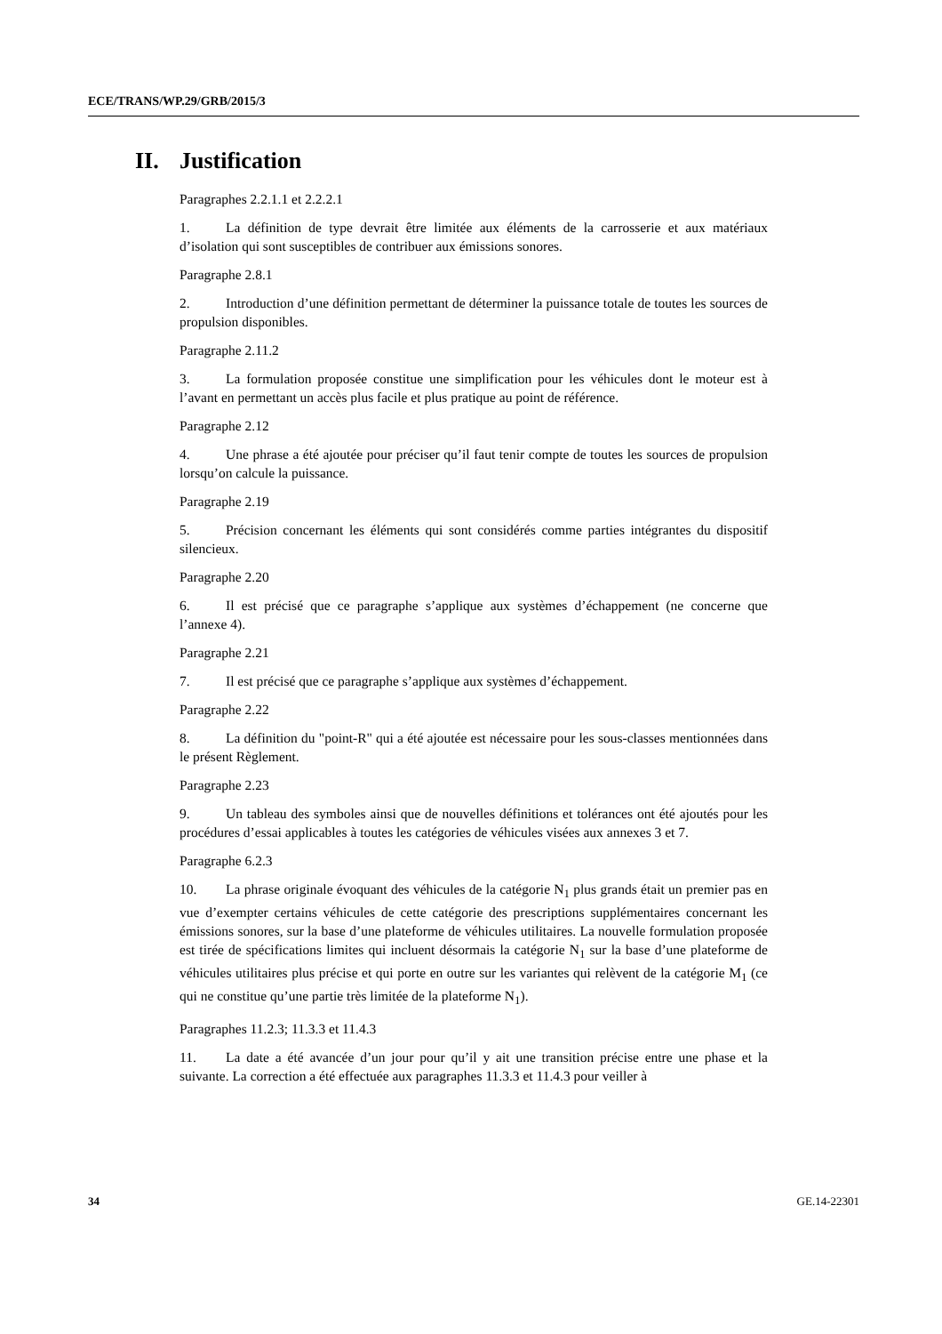ECE/TRANS/WP.29/GRB/2015/3
II. Justification
Paragraphes 2.2.1.1 et 2.2.2.1
1. La définition de type devrait être limitée aux éléments de la carrosserie et aux matériaux d’isolation qui sont susceptibles de contribuer aux émissions sonores.
Paragraphe 2.8.1
2. Introduction d’une définition permettant de déterminer la puissance totale de toutes les sources de propulsion disponibles.
Paragraphe 2.11.2
3. La formulation proposée constitue une simplification pour les véhicules dont le moteur est à l’avant en permettant un accès plus facile et plus pratique au point de référence.
Paragraphe 2.12
4. Une phrase a été ajoutée pour préciser qu’il faut tenir compte de toutes les sources de propulsion lorsqu’on calcule la puissance.
Paragraphe 2.19
5. Précision concernant les éléments qui sont considérés comme parties intégrantes du dispositif silencieux.
Paragraphe 2.20
6. Il est précisé que ce paragraphe s’applique aux systèmes d’échappement (ne concerne que l’annexe 4).
Paragraphe 2.21
7. Il est précisé que ce paragraphe s’applique aux systèmes d’échappement.
Paragraphe 2.22
8. La définition du "point-R" qui a été ajoutée est nécessaire pour les sous-classes mentionnées dans le présent Règlement.
Paragraphe 2.23
9. Un tableau des symboles ainsi que de nouvelles définitions et tolérances ont été ajoutés pour les procédures d’essai applicables à toutes les catégories de véhicules visées aux annexes 3 et 7.
Paragraphe 6.2.3
10. La phrase originale évoquant des véhicules de la catégorie N<sub>1</sub> plus grands était un premier pas en vue d’exempter certains véhicules de cette catégorie des prescriptions supplémentaires concernant les émissions sonores, sur la base d’une plateforme de véhicules utilitaires. La nouvelle formulation proposée est tirée de spécifications limites qui incluent désormais la catégorie N<sub>1</sub> sur la base d’une plateforme de véhicules utilitaires plus précise et qui porte en outre sur les variantes qui relèvent de la catégorie M<sub>1</sub> (ce qui ne constitue qu’une partie très limitée de la plateforme N<sub>1</sub>).
Paragraphes 11.2.3; 11.3.3 et 11.4.3
11. La date a été avancée d’un jour pour qu’il y ait une transition précise entre une phase et la suivante. La correction a été effectuée aux paragraphes 11.3.3 et 11.4.3 pour veiller à
34 GE.14-22301